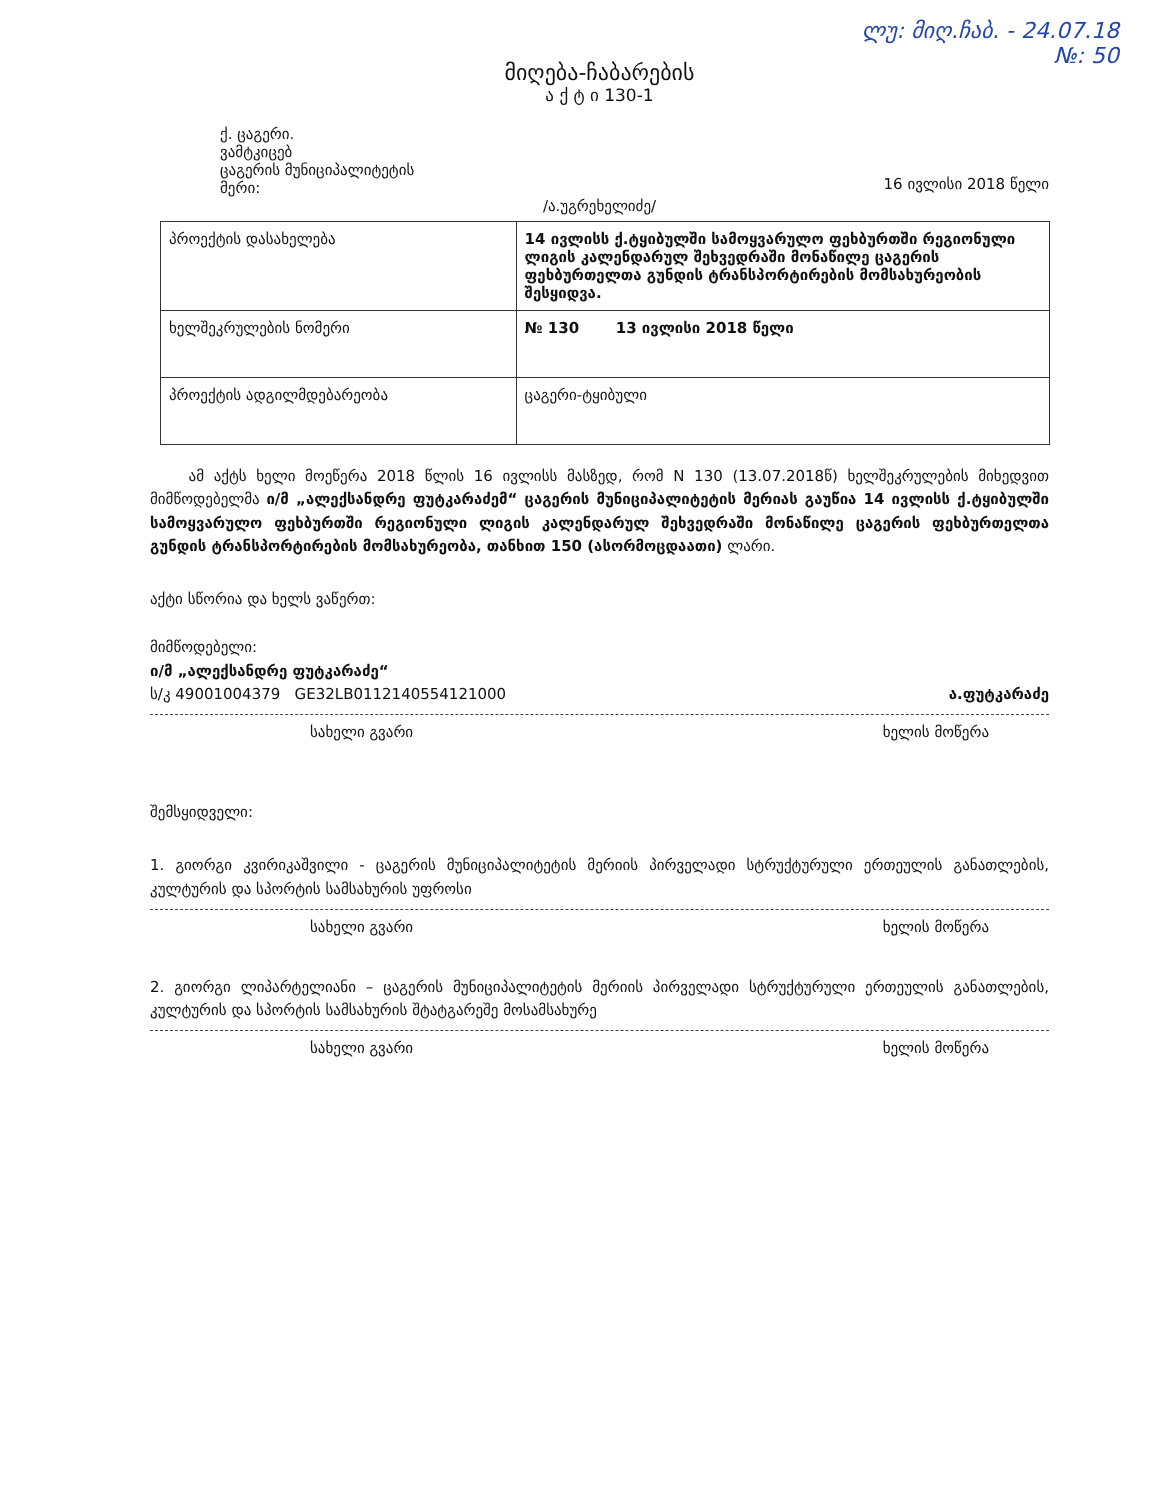ლუ: მიღ.ჩაბ. - 24.07.18
№: 50
მიღება-ჩაბარების
ა ქ ტ ი 130-1
ქ. ცაგერი.
ვამტკიცებ
ცაგერის მუნიციპალიტეტის
მერი:
16 ივლისი 2018 წელი
/ა.უგრეხელიძე/
| პროექტის დასახელება | 14 ივლისს ქ.ტყიბულში სამოყვარულო ფეხბურთში რეგიონული ლიგის კალენდარულ შეხვედრაში მონაწილე ცაგერის ფეხბურთელთა გუნდის ტრანსპორტირების მომსახურეობის შესყიდვა. |
| ხელშეკრულების ნომერი | № 130 13 ივლისი 2018 წელი |
| პროექტის ადგილმდებარეობა | ცაგერი-ტყიბული |
ამ აქტს ხელი მოეწერა 2018 წლის 16 ივლისს მასზედ, რომ N 130 (13.07.2018წ) ხელშეკრულების მიხედვით მიმწოდებელმა ი/მ „ალექსანდრე ფუტკარაძემ“ ცაგერის მუნიციპალიტეტის მერიას გაუწია 14 ივლისს ქ.ტყიბულში სამოყვარულო ფეხბურთში რეგიონული ლიგის კალენდარულ შეხვედრაში მონაწილე ცაგერის ფეხბურთელთა გუნდის ტრანსპორტირების მომსახურეობა, თანხით 150 (ასორმოცდაათი) ლარი.
აქტი სწორია და ხელს ვაწერთ:
მიმწოდებელი:
ი/მ „ალექსანდრე ფუტკარაძე“
ს/კ 49001004379 GE32LB0112140554121000 ა.ფუტკარაძე
სახელი გვარი ხელის მოწერა
შემსყიდველი:
1. გიორგი კვირიკაშვილი - ცაგერის მუნიციპალიტეტის მერიის პირველადი სტრუქტურული ერთეულის განათლების, კულტურის და სპორტის სამსახურის უფროსი
სახელი გვარი ხელის მოწერა
2. გიორგი ლიპარტელიანი – ცაგერის მუნიციპალიტეტის მერიის პირველადი სტრუქტურული ერთეულის განათლების, კულტურის და სპორტის სამსახურის შტატგარეშე მოსამსახურე
სახელი გვარი ხელის მოწერა